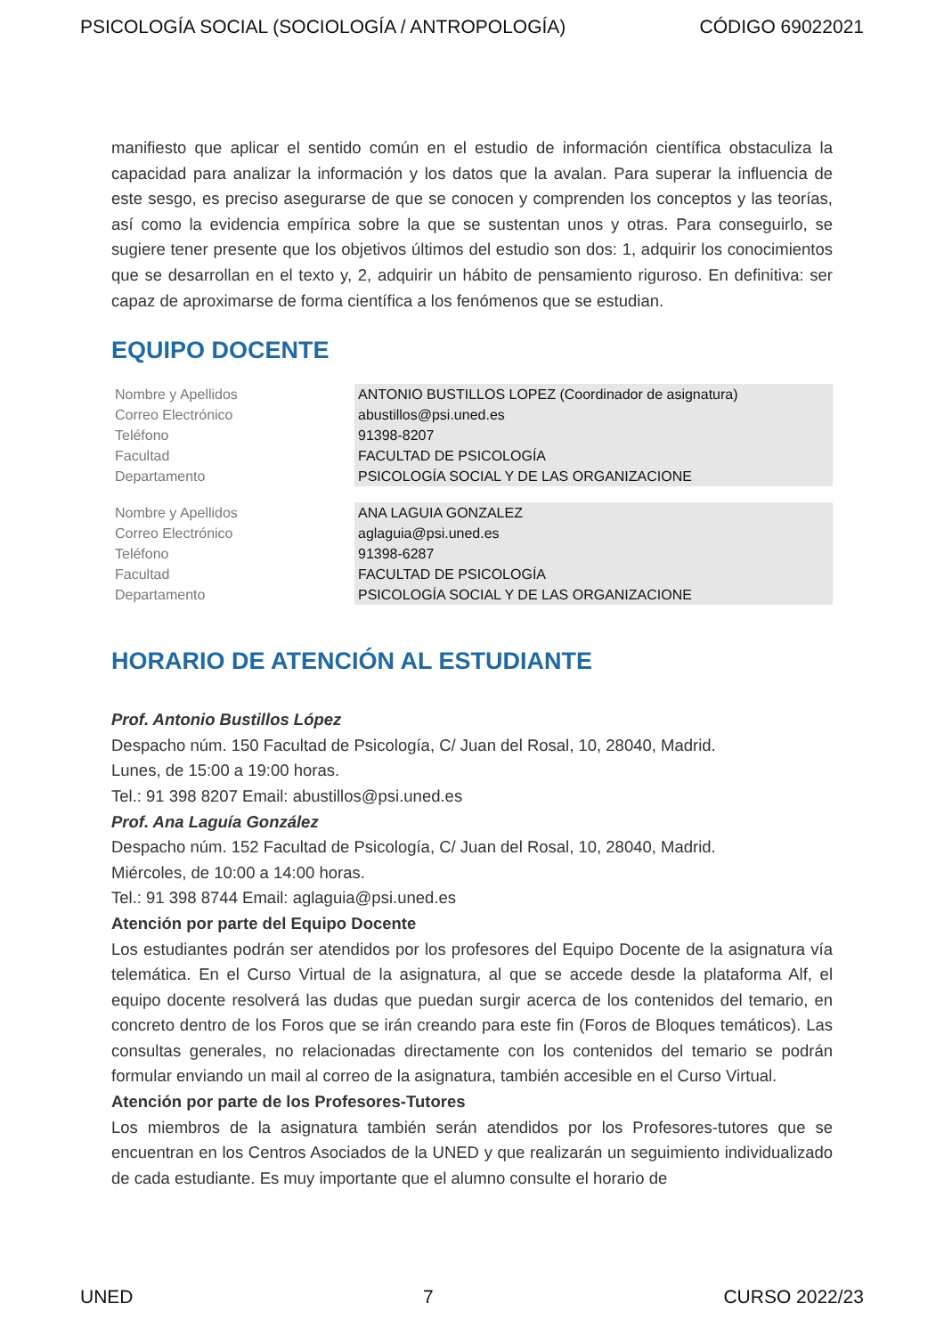PSICOLOGÍA SOCIAL (SOCIOLOGÍA / ANTROPOLOGÍA) CÓDIGO 69022021
manifiesto que aplicar el sentido común en el estudio de información científica obstaculiza la capacidad para analizar la información y los datos que la avalan. Para superar la influencia de este sesgo, es preciso asegurarse de que se conocen y comprenden los conceptos y las teorías, así como la evidencia empírica sobre la que se sustentan unos y otras. Para conseguirlo, se sugiere tener presente que los objetivos últimos del estudio son dos: 1, adquirir los conocimientos que se desarrollan en el texto y, 2, adquirir un hábito de pensamiento riguroso. En definitiva: ser capaz de aproximarse de forma científica a los fenómenos que se estudian.
EQUIPO DOCENTE
| Nombre y Apellidos | ANTONIO BUSTILLOS LOPEZ (Coordinador de asignatura) |
| Correo Electrónico | abustillos@psi.uned.es |
| Teléfono | 91398-8207 |
| Facultad | FACULTAD DE PSICOLOGÍA |
| Departamento | PSICOLOGÍA SOCIAL Y DE LAS ORGANIZACIONE |
| Nombre y Apellidos | ANA LAGUIA GONZALEZ |
| Correo Electrónico | aglaguia@psi.uned.es |
| Teléfono | 91398-6287 |
| Facultad | FACULTAD DE PSICOLOGÍA |
| Departamento | PSICOLOGÍA SOCIAL Y DE LAS ORGANIZACIONE |
HORARIO DE ATENCIÓN AL ESTUDIANTE
Prof. Antonio Bustillos López
Despacho núm. 150 Facultad de Psicología, C/ Juan del Rosal, 10, 28040, Madrid.
Lunes, de 15:00 a 19:00 horas.
Tel.: 91 398 8207 Email: abustillos@psi.uned.es
Prof. Ana Laguía González
Despacho núm. 152 Facultad de Psicología, C/ Juan del Rosal, 10, 28040, Madrid.
Miércoles, de 10:00 a 14:00 horas.
Tel.: 91 398 8744 Email: aglaguia@psi.uned.es
Atención por parte del Equipo Docente
Los estudiantes podrán ser atendidos por los profesores del Equipo Docente de la asignatura vía telemática. En el Curso Virtual de la asignatura, al que se accede desde la plataforma Alf, el equipo docente resolverá las dudas que puedan surgir acerca de los contenidos del temario, en concreto dentro de los Foros que se irán creando para este fin (Foros de Bloques temáticos). Las consultas generales, no relacionadas directamente con los contenidos del temario se podrán formular enviando un mail al correo de la asignatura, también accesible en el Curso Virtual.
Atención por parte de los Profesores-Tutores
Los miembros de la asignatura también serán atendidos por los Profesores-tutores que se encuentran en los Centros Asociados de la UNED y que realizarán un seguimiento individualizado de cada estudiante. Es muy importante que el alumno consulte el horario de
UNED 7 CURSO 2022/23